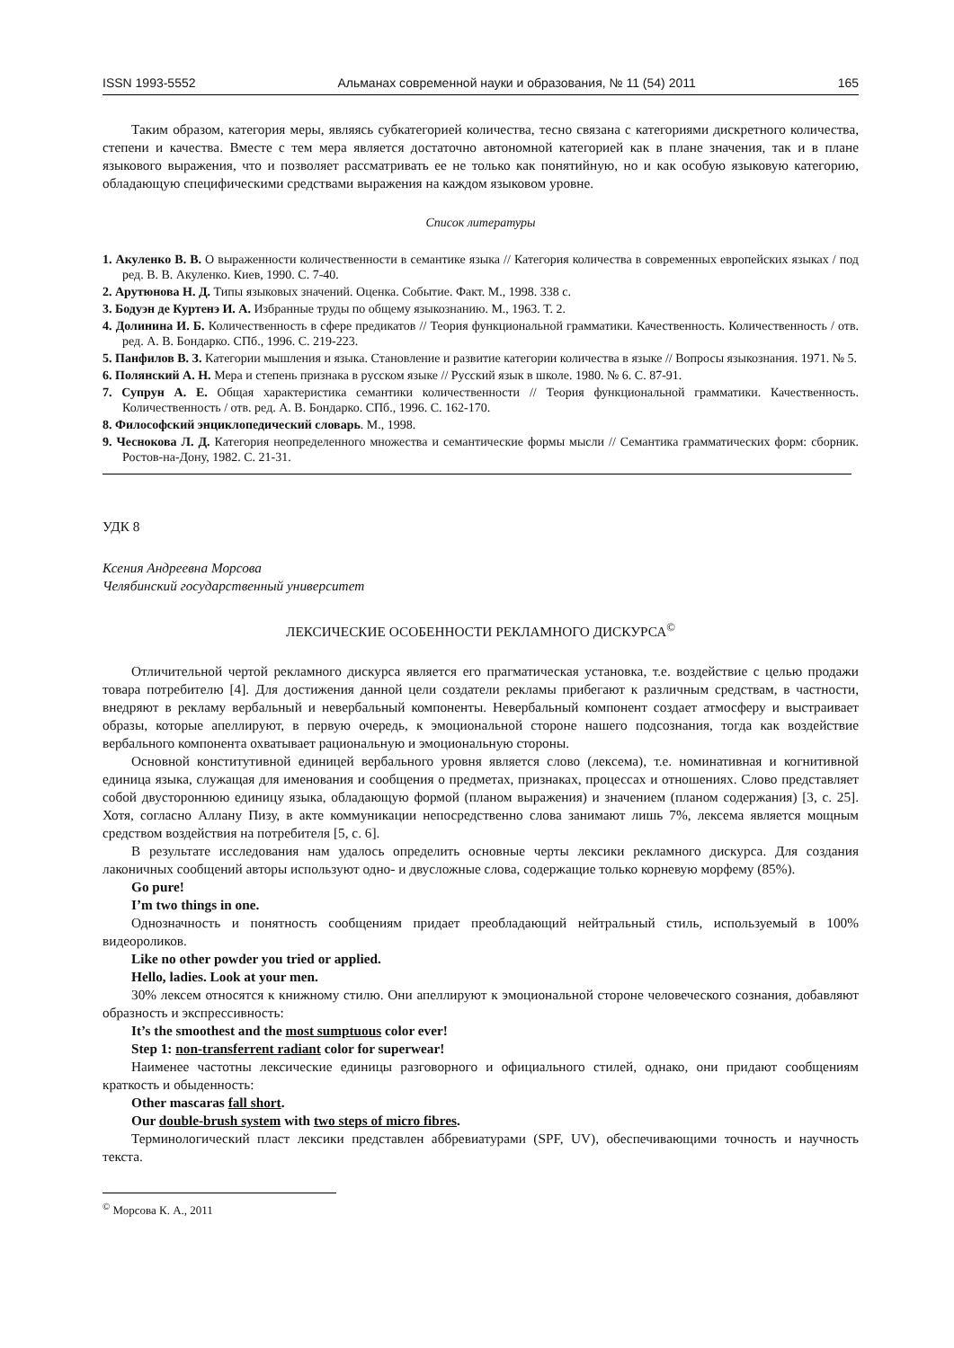ISSN 1993-5552 Альманах современной науки и образования, № 11 (54) 2011 165
Таким образом, категория меры, являясь субкатегорией количества, тесно связана с категориями дискретного количества, степени и качества. Вместе с тем мера является достаточно автономной категорией как в плане значения, так и в плане языкового выражения, что и позволяет рассматривать ее не только как понятийную, но и как особую языковую категорию, обладающую специфическими средствами выражения на каждом языковом уровне.
Список литературы
1. Акуленко В. В. О выраженности количественности в семантике языка // Категория количества в современных европейских языках / под ред. В. В. Акуленко. Киев, 1990. С. 7-40.
2. Арутюнова Н. Д. Типы языковых значений. Оценка. Событие. Факт. М., 1998. 338 с.
3. Бодуэн де Куртенэ И. А. Избранные труды по общему языкознанию. М., 1963. Т. 2.
4. Долинина И. Б. Количественность в сфере предикатов // Теория функциональной грамматики. Качественность. Количественность / отв. ред. А. В. Бондарко. СПб., 1996. С. 219-223.
5. Панфилов В. З. Категории мышления и языка. Становление и развитие категории количества в языке // Вопросы языкознания. 1971. № 5.
6. Полянский А. Н. Мера и степень признака в русском языке // Русский язык в школе. 1980. № 6. С. 87-91.
7. Супрун А. Е. Общая характеристика семантики количественности // Теория функциональной грамматики. Качественность. Количественность / отв. ред. А. В. Бондарко. СПб., 1996. С. 162-170.
8. Философский энциклопедический словарь. М., 1998.
9. Чеснокова Л. Д. Категория неопределенного множества и семантические формы мысли // Семантика грамматических форм: сборник. Ростов-на-Дону, 1982. С. 21-31.
УДК 8
Ксения Андреевна Морсова
Челябинский государственный университет
ЛЕКСИЧЕСКИЕ ОСОБЕННОСТИ РЕКЛАМНОГО ДИСКУРСА<sup>©</sup>
Отличительной чертой рекламного дискурса является его прагматическая установка, т.е. воздействие с целью продажи товара потребителю [4]. Для достижения данной цели создатели рекламы прибегают к различным средствам, в частности, внедряют в рекламу вербальный и невербальный компоненты. Невербальный компонент создает атмосферу и выстраивает образы, которые апеллируют, в первую очередь, к эмоциональной стороне нашего подсознания, тогда как воздействие вербального компонента охватывает рациональную и эмоциональную стороны.
Основной конститутивной единицей вербального уровня является слово (лексема), т.е. номинативная и когнитивной единица языка, служащая для именования и сообщения о предметах, признаках, процессах и отношениях. Слово представляет собой двустороннюю единицу языка, обладающую формой (планом выражения) и значением (планом содержания) [3, с. 25]. Хотя, согласно Аллану Пизу, в акте коммуникации непосредственно слова занимают лишь 7%, лексема является мощным средством воздействия на потребителя [5, с. 6].
В результате исследования нам удалось определить основные черты лексики рекламного дискурса. Для создания лаконичных сообщений авторы используют одно- и двусложные слова, содержащие только корневую морфему (85%).
Go pure!
I’m two things in one.
Однозначность и понятность сообщениям придает преобладающий нейтральный стиль, используемый в 100% видеороликов.
Like no other powder you tried or applied.
Hello, ladies. Look at your men.
30% лексем относятся к книжному стилю. Они апеллируют к эмоциональной стороне человеческого сознания, добавляют образность и экспрессивность:
It’s the smoothest and the most sumptuous color ever!
Step 1: non-transferrent radiant color for superwear!
Наименее частотны лексические единицы разговорного и официального стилей, однако, они придают сообщениям краткость и обыденность:
Other mascaras fall short.
Our double-brush system with two steps of micro fibres.
Терминологический пласт лексики представлен аббревиатурами (SPF, UV), обеспечивающими точность и научность текста.
<sup>©</sup> Морсова К. А., 2011